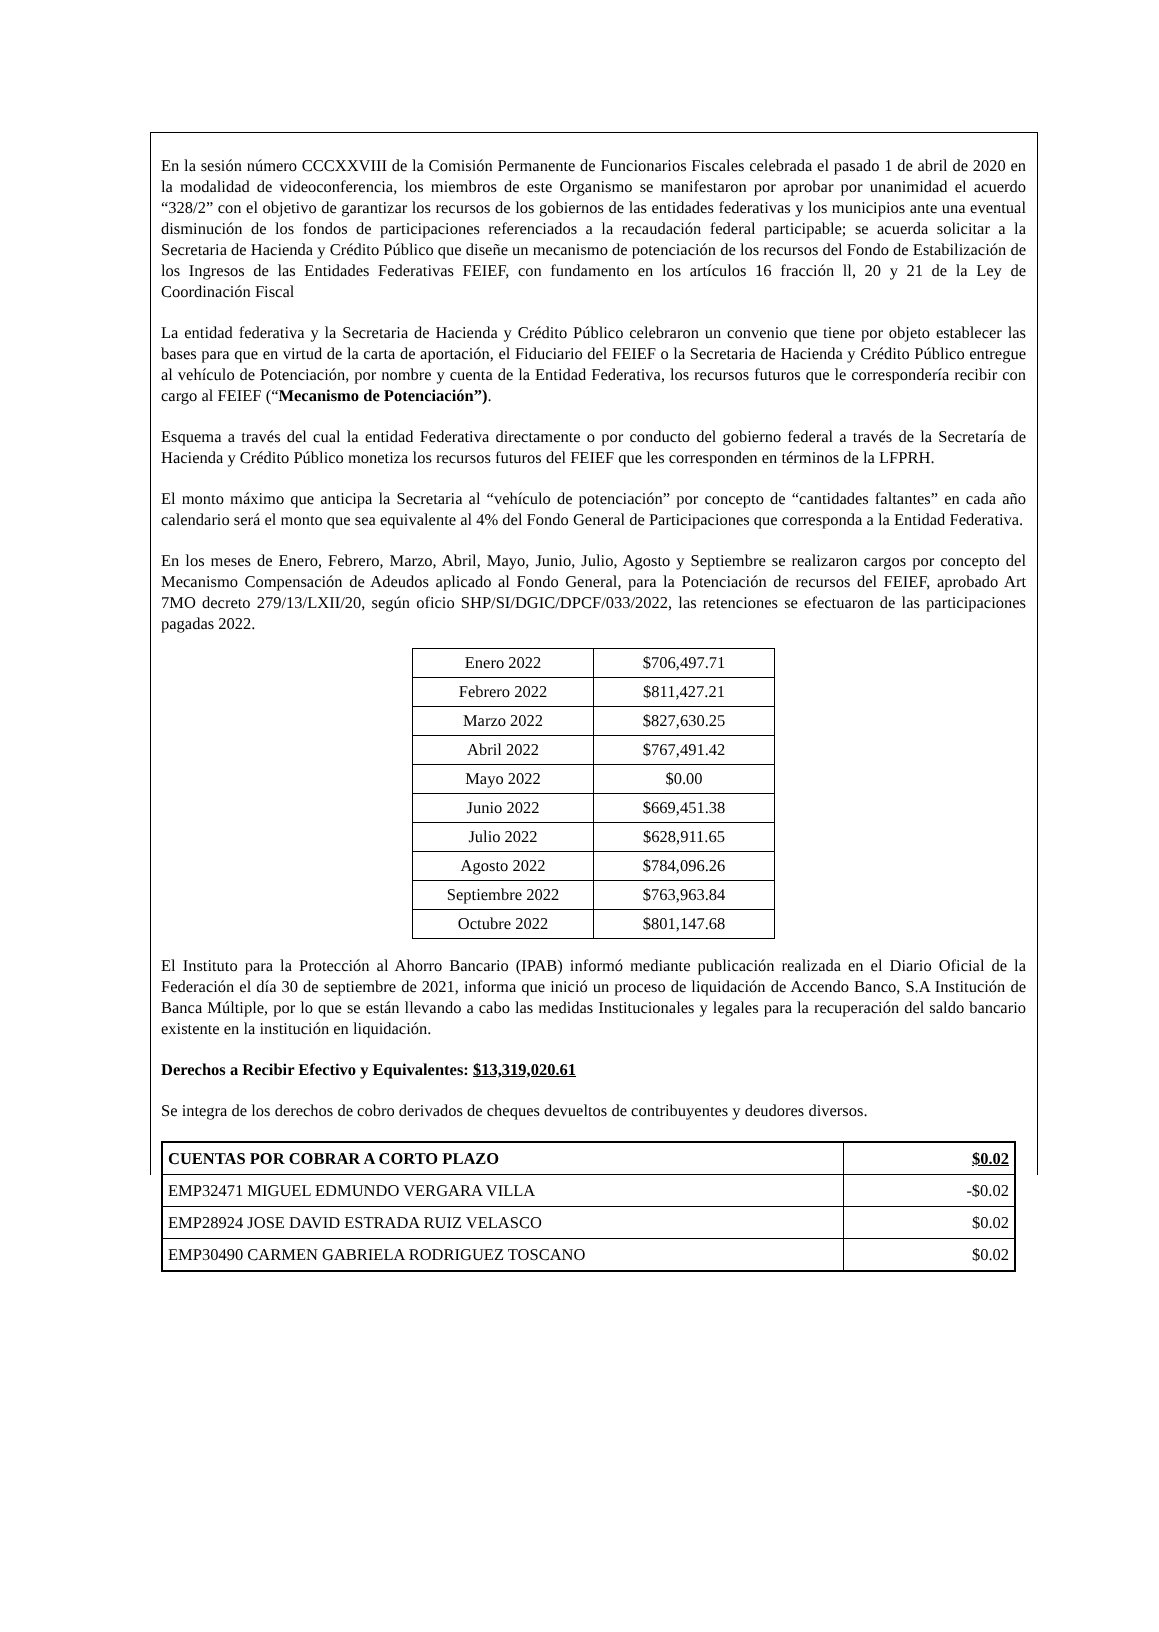En la sesión número CCCXXVIII de la Comisión Permanente de Funcionarios Fiscales celebrada el pasado 1 de abril de 2020 en la modalidad de videoconferencia, los miembros de este Organismo se manifestaron por aprobar por unanimidad el acuerdo “328/2” con el objetivo de garantizar los recursos de los gobiernos de las entidades federativas y los municipios ante una eventual disminución de los fondos de participaciones referenciados a la recaudación federal participable; se acuerda solicitar a la Secretaria de Hacienda y Crédito Público que diseñe un mecanismo de potenciación de los recursos del Fondo de Estabilización de los Ingresos de las Entidades Federativas FEIEF, con fundamento en los artículos 16 fracción ll, 20 y 21 de la Ley de Coordinación Fiscal
La entidad federativa y la Secretaria de Hacienda y Crédito Público celebraron un convenio que tiene por objeto establecer las bases para que en virtud de la carta de aportación, el Fiduciario del FEIEF o la Secretaria de Hacienda y Crédito Público entregue al vehículo de Potenciación, por nombre y cuenta de la Entidad Federativa, los recursos futuros que le correspondería recibir con cargo al FEIEF (“Mecanismo de Potenciación”).
Esquema a través del cual la entidad Federativa directamente o por conducto del gobierno federal a través de la Secretaría de Hacienda y Crédito Público monetiza los recursos futuros del FEIEF que les corresponden en términos de la LFPRH.
El monto máximo que anticipa la Secretaria al “vehículo de potenciación” por concepto de “cantidades faltantes” en cada año calendario será el monto que sea equivalente al 4% del Fondo General de Participaciones que corresponda a la Entidad Federativa.
En los meses de Enero, Febrero, Marzo, Abril, Mayo, Junio, Julio, Agosto y Septiembre se realizaron cargos por concepto del Mecanismo Compensación de Adeudos aplicado al Fondo General, para la Potenciación de recursos del FEIEF, aprobado Art 7MO decreto 279/13/LXII/20, según oficio SHP/SI/DGIC/DPCF/033/2022, las retenciones se efectuaron de las participaciones pagadas 2022.
| Enero 2022 | $706,497.71 |
| Febrero 2022 | $811,427.21 |
| Marzo 2022 | $827,630.25 |
| Abril 2022 | $767,491.42 |
| Mayo 2022 | $0.00 |
| Junio 2022 | $669,451.38 |
| Julio 2022 | $628,911.65 |
| Agosto 2022 | $784,096.26 |
| Septiembre 2022 | $763,963.84 |
| Octubre 2022 | $801,147.68 |
El Instituto para la Protección al Ahorro Bancario (IPAB) informó mediante publicación realizada en el Diario Oficial de la Federación el día 30 de septiembre de 2021, informa que inició un proceso de liquidación de Accendo Banco, S.A Institución de Banca Múltiple, por lo que se están llevando a cabo las medidas Institucionales y legales para la recuperación del saldo bancario existente en la institución en liquidación.
Derechos a Recibir Efectivo y Equivalentes: $13,319,020.61
Se integra de los derechos de cobro derivados de cheques devueltos de contribuyentes y deudores diversos.
| CUENTAS POR COBRAR A CORTO PLAZO | $0.02 |
| EMP32471 MIGUEL EDMUNDO VERGARA VILLA | -$0.02 |
| EMP28924 JOSE DAVID ESTRADA RUIZ VELASCO | $0.02 |
| EMP30490 CARMEN GABRIELA RODRIGUEZ TOSCANO | $0.02 |